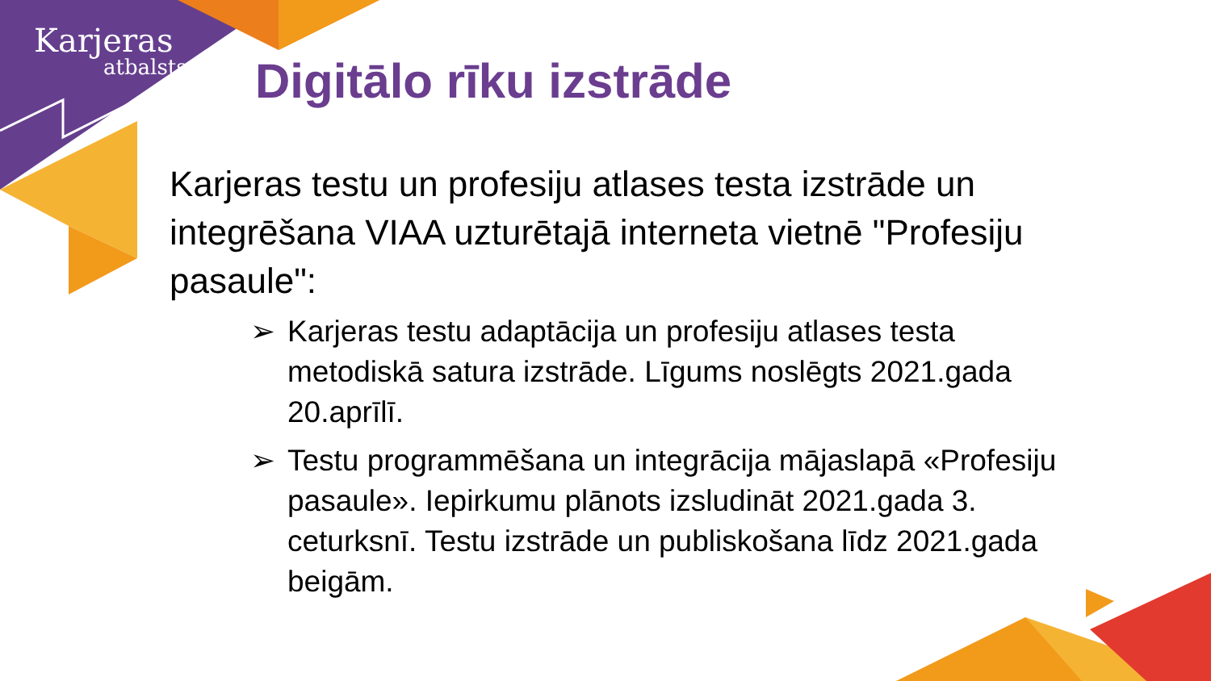Karjeras
atbalsts
Digitālo rīku izstrāde
Karjeras testu un profesiju atlases testa izstrāde un integrēšana VIAA uzturētajā interneta vietnē "Profesiju pasaule":
➢ Karjeras testu adaptācija un profesiju atlases testa metodiskā satura izstrāde. Līgums noslēgts 2021.gada 20.aprīlī.
➢ Testu programmēšana un integrācija mājaslapā «Profesiju pasaule». Iepirkumu plānots izsludināt 2021.gada 3. ceturksnī. Testu izstrāde un publiskošana līdz 2021.gada beigām.